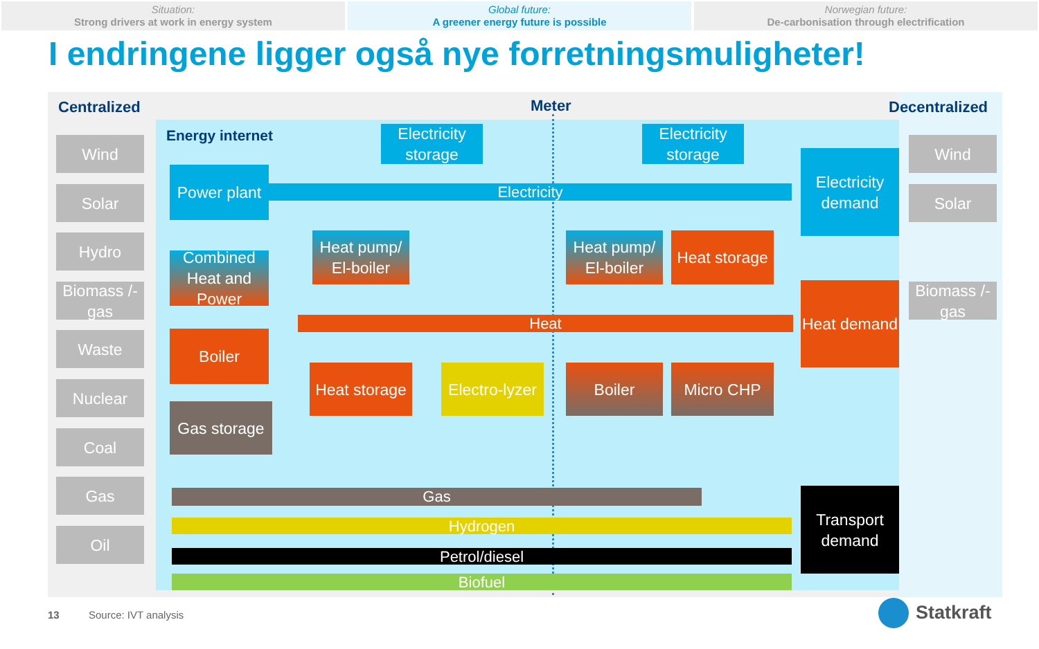Situation:
Strong drivers at work in energy system
Global future:
A greener energy future is possible
Norwegian future:
De-carbonisation through electrification
I endringene ligger også nye forretningsmuligheter!
Centralized Meter Decentralized
Energy internet
Wind
Solar
Hydro
Biomass /-gas
Waste
Nuclear
Coal
Gas
Oil
Wind
Solar
Biomass /-gas
Electricity
Heat
Gas
Hydrogen
Petrol/diesel
Biofuel
Electricity storage
Electricity storage
Power plant
Combined Heat and Power
Heat pump/ El-boiler
Heat pump/ El-boiler
Heat storage
Electricity demand
Heat demand
Boiler
Heat storage
Electro-lyzer
Boiler Micro CHP
Gas storage
Transport demand
13 Source: IVT analysis Statkraft